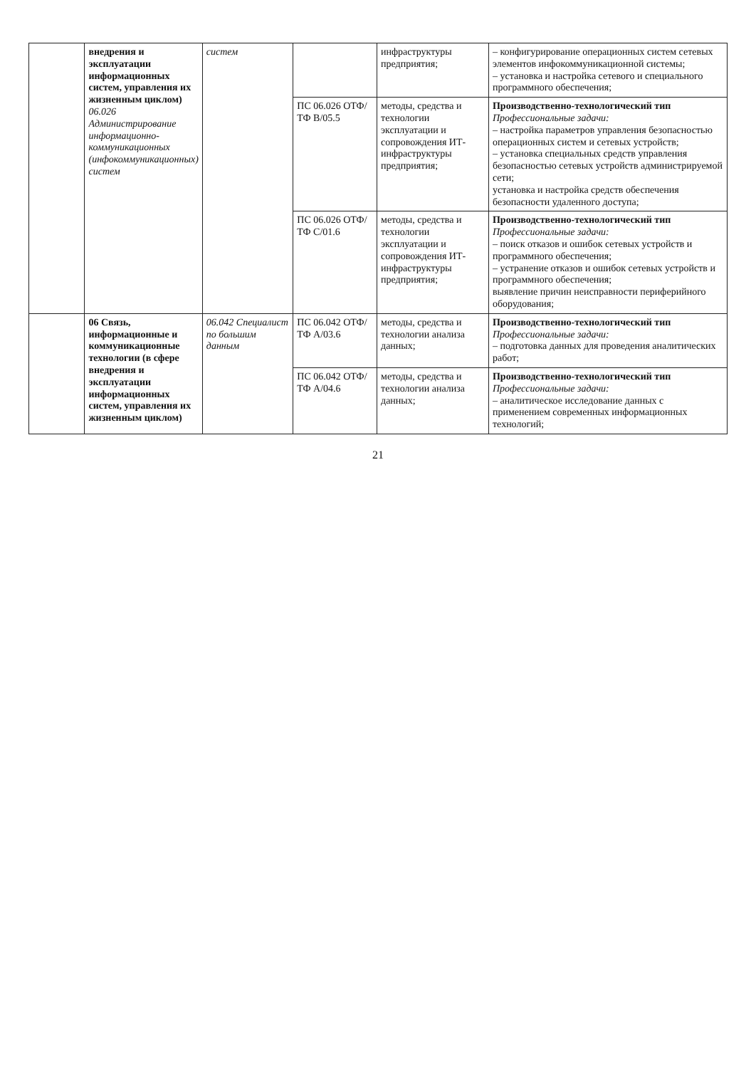| | внедрения и эксплуатации информационных систем, управления их жизненным циклом) 06.026 Администрирование информационно-коммуникационных (инфокоммуникационных) систем | систем | | инфраструктуры предприятия; | – конфигурирование операционных систем сетевых элементов инфокоммуникационной системы; – установка и настройка сетевого и специального программного обеспечения; |
| | | | ПС 06.026 ОТФ/ТФ B/05.5 | методы, средства и технологии эксплуатации и сопровождения ИТ-инфраструктуры предприятия; | Производственно-технологический тип Профессиональные задачи: – настройка параметров управления безопасностью операционных систем и сетевых устройств; – установка специальных средств управления безопасностью сетевых устройств администрируемой сети; установка и настройка средств обеспечения безопасности удаленного доступа; |
| | | | ПС 06.026 ОТФ/ТФ C/01.6 | методы, средства и технологии эксплуатации и сопровождения ИТ-инфраструктуры предприятия; | Производственно-технологический тип Профессиональные задачи: – поиск отказов и ошибок сетевых устройств и программного обеспечения; – устранение отказов и ошибок сетевых устройств и программного обеспечения; выявление причин неисправности периферийного оборудования; |
| | 06 Связь, информационные и коммуникационные технологии (в сфере внедрения и эксплуатации информационных систем, управления их жизненным циклом) | 06.042 Специалист по большим данным | ПС 06.042 ОТФ/ТФ A/03.6 | методы, средства и технологии анализа данных; | Производственно-технологический тип Профессиональные задачи: – подготовка данных для проведения аналитических работ; |
| | | | ПС 06.042 ОТФ/ТФ A/04.6 | методы, средства и технологии анализа данных; | Производственно-технологический тип Профессиональные задачи: – аналитическое исследование данных с применением современных информационных технологий; |
21